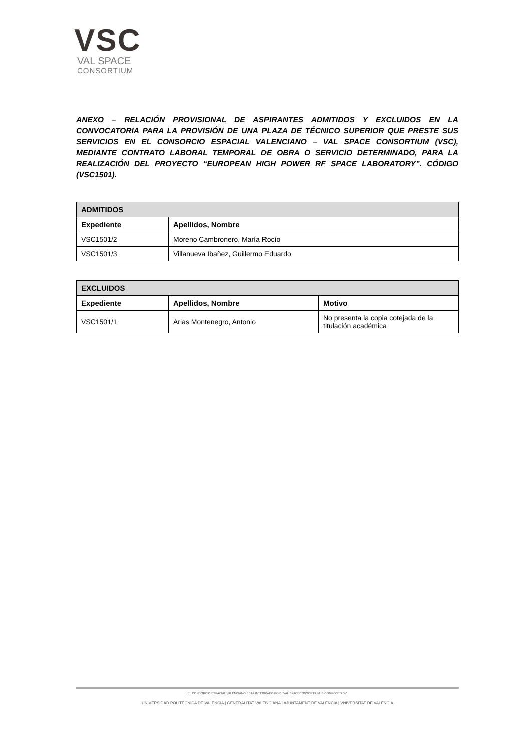VSC
VAL SPACE
CONSORTIUM
ANEXO – RELACIÓN PROVISIONAL DE ASPIRANTES ADMITIDOS Y EXCLUIDOS EN LA CONVOCATORIA PARA LA PROVISIÓN DE UNA PLAZA DE TÉCNICO SUPERIOR QUE PRESTE SUS SERVICIOS EN EL CONSORCIO ESPACIAL VALENCIANO – VAL SPACE CONSORTIUM (VSC), MEDIANTE CONTRATO LABORAL TEMPORAL DE OBRA O SERVICIO DETERMINADO, PARA LA REALIZACIÓN DEL PROYECTO “EUROPEAN HIGH POWER RF SPACE LABORATORY”. CÓDIGO (VSC1501).
| ADMITIDOS | |
| --- | --- |
| Expediente | Apellidos, Nombre |
| VSC1501/2 | Moreno Cambronero, María Rocío |
| VSC1501/3 | Villanueva Ibañez, Guillermo Eduardo |
| EXCLUIDOS | | |
| --- | --- | --- |
| Expediente | Apellidos, Nombre | Motivo |
| VSC1501/1 | Arias Montenegro, Antonio | No presenta la copia cotejada de la titulación académica |
EL CONSORCIO ESPACIAL VALENCIANO ESTÁ INTEGRADO POR / VAL SPACECONSORTIUM IS COMPOSED BY:
UNIVERSIDAD POLITÉCNICA DE VALENCIA | GENERALITAT VALENCIANA | AJUNTAMENT DE VALENCIA | VNIVERSITAT DE VALÈNCIA